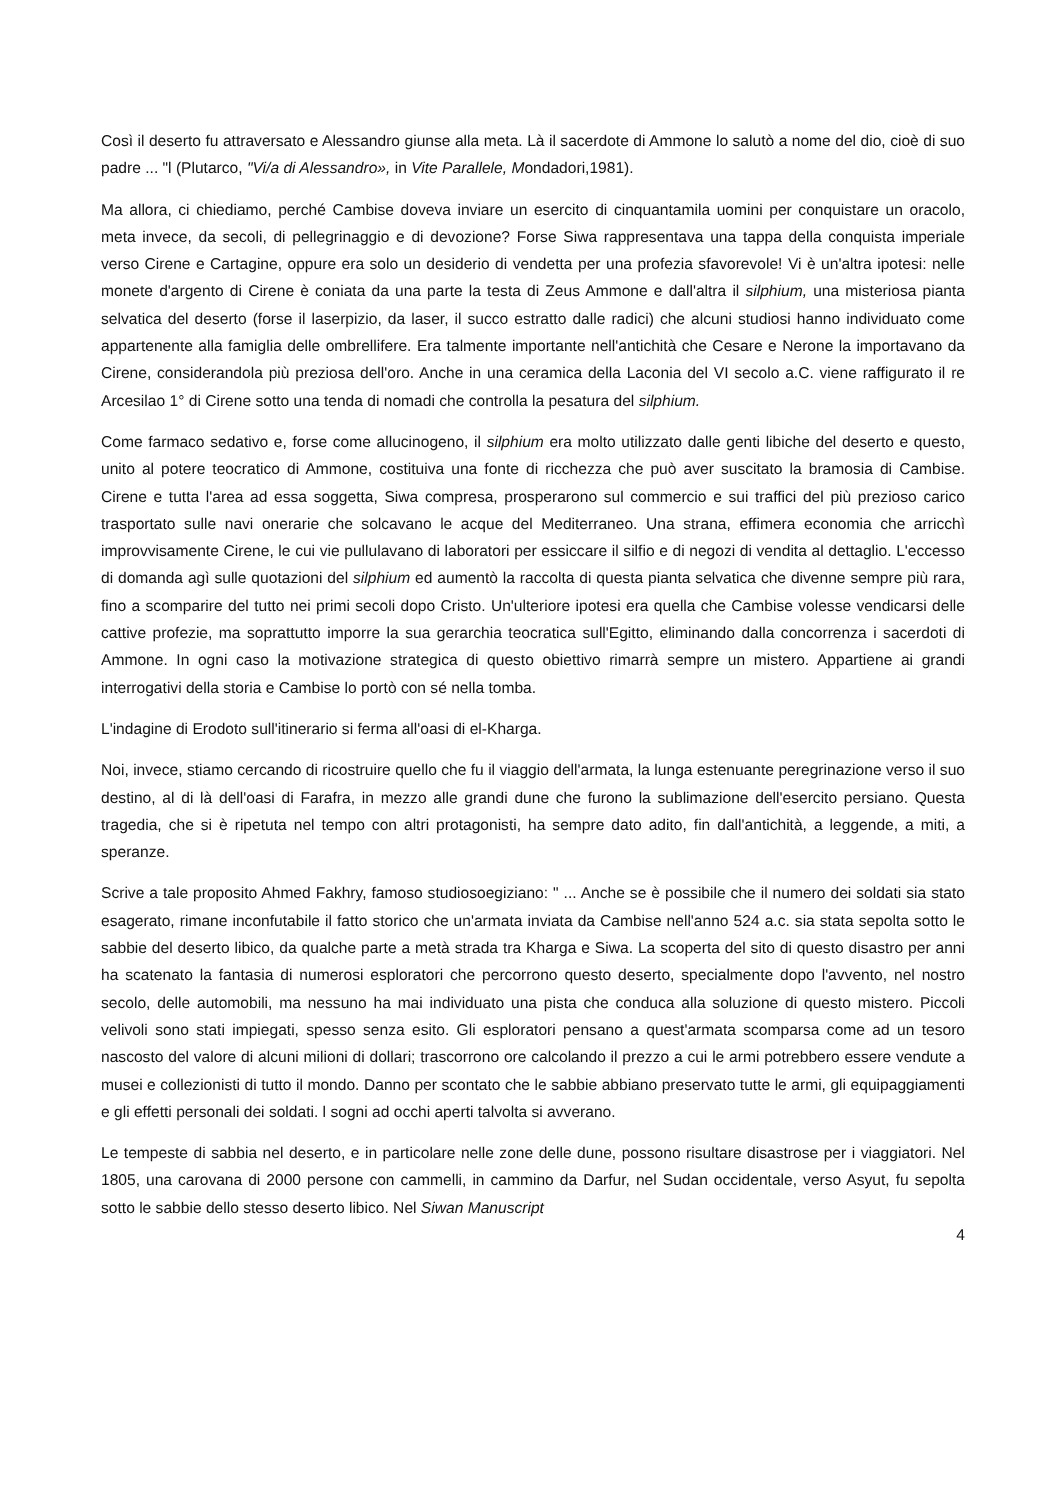Così il deserto fu attraversato e Alessandro giunse alla meta. Là il sacerdote di Ammone lo salutò a nome del dio, cioè di suo padre ... "l (Plutarco, "Vi/a di Alessandro», in Vite Parallele, Mondadori,1981).
Ma allora, ci chiediamo, perché Cambise doveva inviare un esercito di cinquantamila uomini per conquistare un oracolo, meta invece, da secoli, di pellegrinaggio e di devozione? Forse Siwa rappresentava una tappa della conquista imperiale verso Cirene e Cartagine, oppure era solo un desiderio di vendetta per una profezia sfavorevole! Vi è un'altra ipotesi: nelle monete d'argento di Cirene è coniata da una parte la testa di Zeus Ammone e dall'altra il silphium, una misteriosa pianta selvatica del deserto (forse il laserpizio, da laser, il succo estratto dalle radici) che alcuni studiosi hanno individuato come appartenente alla famiglia delle ombrellifere. Era talmente importante nell'antichità che Cesare e Nerone la importavano da Cirene, considerandola più preziosa dell'oro. Anche in una ceramica della Laconia del VI secolo a.C. viene raffigurato il re Arcesilao 1° di Cirene sotto una tenda di nomadi che controlla la pesatura del silphium.
Come farmaco sedativo e, forse come allucinogeno, il silphium era molto utilizzato dalle genti libiche del deserto e questo, unito al potere teocratico di Ammone, costituiva una fonte di ricchezza che può aver suscitato la bramosia di Cambise. Cirene e tutta l'area ad essa soggetta, Siwa compresa, prosperarono sul commercio e sui traffici del più prezioso carico trasportato sulle navi onerarie che solcavano le acque del Mediterraneo. Una strana, effimera economia che arricchì improvvisamente Cirene, le cui vie pullulavano di laboratori per essiccare il silfio e di negozi di vendita al dettaglio. L'eccesso di domanda agì sulle quotazioni del silphium ed aumentò la raccolta di questa pianta selvatica che divenne sempre più rara, fino a scomparire del tutto nei primi secoli dopo Cristo. Un'ulteriore ipotesi era quella che Cambise volesse vendicarsi delle cattive profezie, ma soprattutto imporre la sua gerarchia teocratica sull'Egitto, eliminando dalla concorrenza i sacerdoti di Ammone. In ogni caso la motivazione strategica di questo obiettivo rimarrà sempre un mistero. Appartiene ai grandi interrogativi della storia e Cambise lo portò con sé nella tomba.
L'indagine di Erodoto sull'itinerario si ferma all'oasi di el-Kharga.
Noi, invece, stiamo cercando di ricostruire quello che fu il viaggio dell'armata, la lunga estenuante peregrinazione verso il suo destino, al di là dell'oasi di Farafra, in mezzo alle grandi dune che furono la sublimazione dell'esercito persiano. Questa tragedia, che si è ripetuta nel tempo con altri protagonisti, ha sempre dato adito, fin dall'antichità, a leggende, a miti, a speranze.
Scrive a tale proposito Ahmed Fakhry, famoso studiosoegiziano: " ... Anche se è possibile che il numero dei soldati sia stato esagerato, rimane inconfutabile il fatto storico che un'armata inviata da Cambise nell'anno 524 a.c. sia stata sepolta sotto le sabbie del deserto libico, da qualche parte a metà strada tra Kharga e Siwa. La scoperta del sito di questo disastro per anni ha scatenato la fantasia di numerosi esploratori che percorrono questo deserto, specialmente dopo l'avvento, nel nostro secolo, delle automobili, ma nessuno ha mai individuato una pista che conduca alla soluzione di questo mistero. Piccoli velivoli sono stati impiegati, spesso senza esito. Gli esploratori pensano a quest'armata scomparsa come ad un tesoro nascosto del valore di alcuni milioni di dollari; trascorrono ore calcolando il prezzo a cui le armi potrebbero essere vendute a musei e collezionisti di tutto il mondo. Danno per scontato che le sabbie abbiano preservato tutte le armi, gli equipaggiamenti e gli effetti personali dei soldati. l sogni ad occhi aperti talvolta si avverano.
Le tempeste di sabbia nel deserto, e in particolare nelle zone delle dune, possono risultare disastrose per i viaggiatori. Nel 1805, una carovana di 2000 persone con cammelli, in cammino da Darfur, nel Sudan occidentale, verso Asyut, fu sepolta sotto le sabbie dello stesso deserto libico. Nel Siwan Manuscript
4